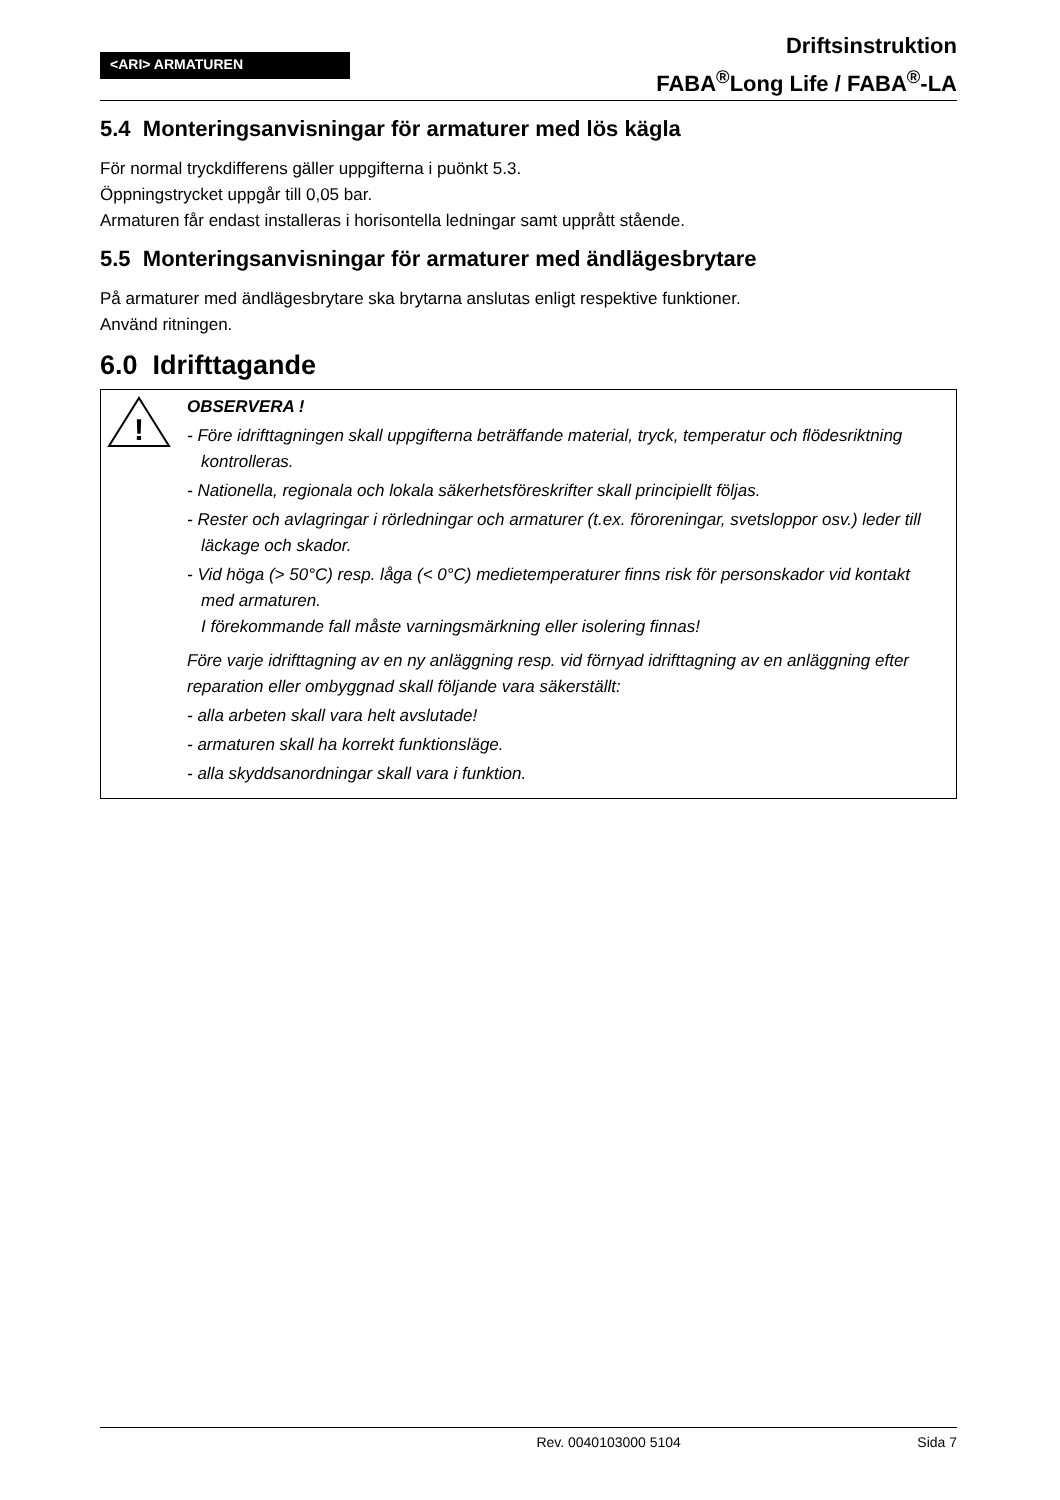<ARI> ARMATUREN
Driftsinstruktion
FABA<sup>®</sup>Long Life / FABA<sup>®</sup>-LA
5.4 Monteringsanvisningar för armaturer med lös kägla
För normal tryckdifferens gäller uppgifterna i puönkt 5.3.
Öppningstrycket uppgår till 0,05 bar.
Armaturen får endast installeras i horisontella ledningar samt upprått stående.
5.5 Monteringsanvisningar för armaturer med ändlägesbrytare
På armaturer med ändlägesbrytare ska brytarna anslutas enligt respektive funktioner.
Använd ritningen.
6.0 Idrifttagande
!
OBSERVERA !
- Före idrifttagningen skall uppgifterna beträffande material, tryck, temperatur och flödesriktning kontrolleras.
- Nationella, regionala och lokala säkerhetsföreskrifter skall principiellt följas.
- Rester och avlagringar i rörledningar och armaturer (t.ex. föroreningar, svetsloppor osv.) leder till läckage och skador.
- Vid höga (> 50°C) resp. låga (< 0°C) medietemperaturer finns risk för personskador vid kontakt med armaturen.
I förekommande fall måste varningsmärkning eller isolering finnas!
Före varje idrifttagning av en ny anläggning resp. vid förnyad idrifttagning av en anläggning efter reparation eller ombyggnad skall följande vara säkerställt:
- alla arbeten skall vara helt avslutade!
- armaturen skall ha korrekt funktionsläge.
- alla skyddsanordningar skall vara i funktion.
Rev. 0040103000 5104 Sida 7